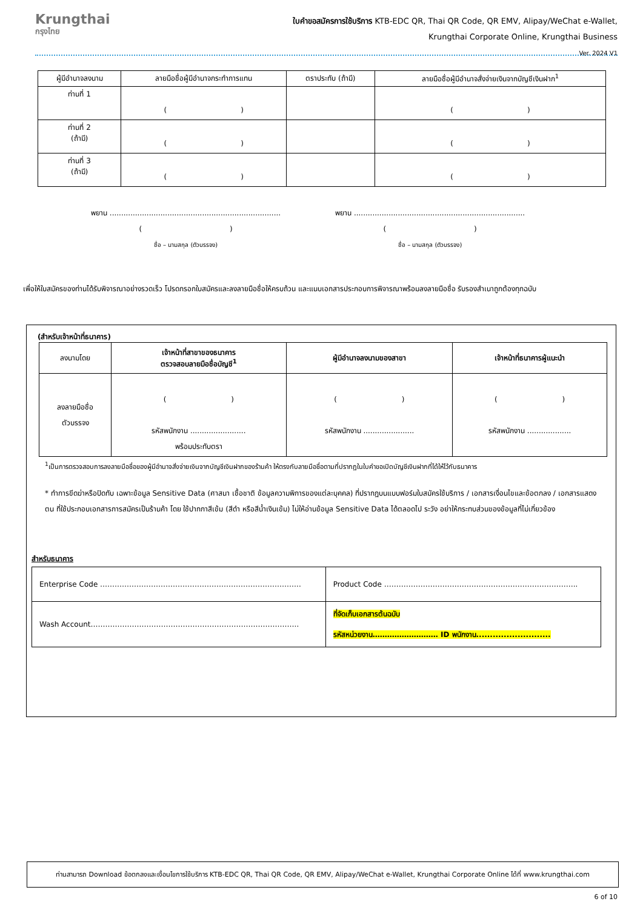Krungthai
กรุงไทย
ใบคำขอสมัครการใช้บริการ KTB-EDC QR, Thai QR Code, QR EMV, Alipay/WeChat e-Wallet,
Krungthai Corporate Online, Krungthai Business
Ver. 2024 V1
| ผู้มีอำนาจลงนาม | ลายมือชื่อผู้มีอำนาจกระทำการแทน | ตราประทับ (ถ้ามี) | ลายมือชื่อผู้มีอำนาจสั่งจ่ายเงินจากบัญชีเงินฝาก<sup>1</sup> |
| --- | --- | --- | --- |
| ท่านที่ 1 | ( ) | | ( ) |
| ท่านที่ 2 (ถ้ามี) | ( ) | | ( ) |
| ท่านที่ 3 (ถ้ามี) | ( ) | | ( ) |
พยาน ..........................................................................
( )
ชื่อ – นามสกุล (ตัวบรรจง)
พยาน ..........................................................................
( )
ชื่อ – นามสกุล (ตัวบรรจง)
เพื่อให้ใบสมัครของท่านได้รับพิจารณาอย่างรวดเร็ว โปรดกรอกใบสมัครและลงลายมือชื่อให้ครบถ้วน และแนบเอกสารประกอบการพิจารณาพร้อมลงลายมือชื่อ รับรองสำเนาถูกต้องทุกฉบับ
(สำหรับเจ้าหน้าที่ธนาคาร)
| ลงนามโดย | เจ้าหน้าที่สาขาของธนาคาร ตรวจสอบลายมือชื่อบัญชี<sup>1</sup> | ผู้มีอำนาจลงนามของสาขา | เจ้าหน้าที่ธนาคารผู้แนะนำ |
| --- | --- | --- | --- |
| ลงลายมือชื่อ ตัวบรรจง | ( ) รหัสพนักงาน ........................ พร้อมประทับตรา | ( ) รหัสพนักงาน ...................... | ( ) รหัสพนักงาน ................... |
<sup>1</sup> เป็นการตรวจสอบการลงลายมือชื่อของผู้มีอำนาจสั่งจ่ายเงินจากบัญชีเงินฝากของร้านค้า ให้ตรงกับลายมือชื่อตามที่ปรากฏในใบคำขอเปิดบัญชีเงินฝากที่ได้ให้ไว้กับธนาคาร
* ทำการขีดฆ่าหรือปิดทับ เฉพาะข้อมูล Sensitive Data (ศาสนา เชื้อชาติ ข้อมูลความพิการของแต่ละบุคคล) ที่ปรากฏบนแบบฟอร์มใบสมัครใช้บริการ / เอกสารเงื่อนไขและข้อตกลง / เอกสารแสดงตน ที่ใช้ประกอบเอกสารการสมัครเป็นร้านค้า โดย ใช้ปากกาสีเข้ม (สีดำ หรือสีน้ำเงินเข้ม) ไม่ให้อ่านข้อมูล Sensitive Data ได้ตลอดไป ระวัง อย่าให้กระทบส่วนของข้อมูลที่ไม่เกี่ยวข้อง
สำหรับธนาคาร
| Enterprise Code ……………………………………………………………………….. | Product Code …………………………………………………………………….. |
| Wash Account………………………………………………………………………….. | ที่จัดเก็บเอกสารต้นฉบับ รหัสหน่วยงาน……………………… ID พนักงาน........................... |
ท่านสามารถ Download ข้อตกลงและเงื่อนไขการใช้บริการ KTB-EDC QR, Thai QR Code, QR EMV, Alipay/WeChat e-Wallet, Krungthai Corporate Online ได้ที่ www.krungthai.com
6 of 10